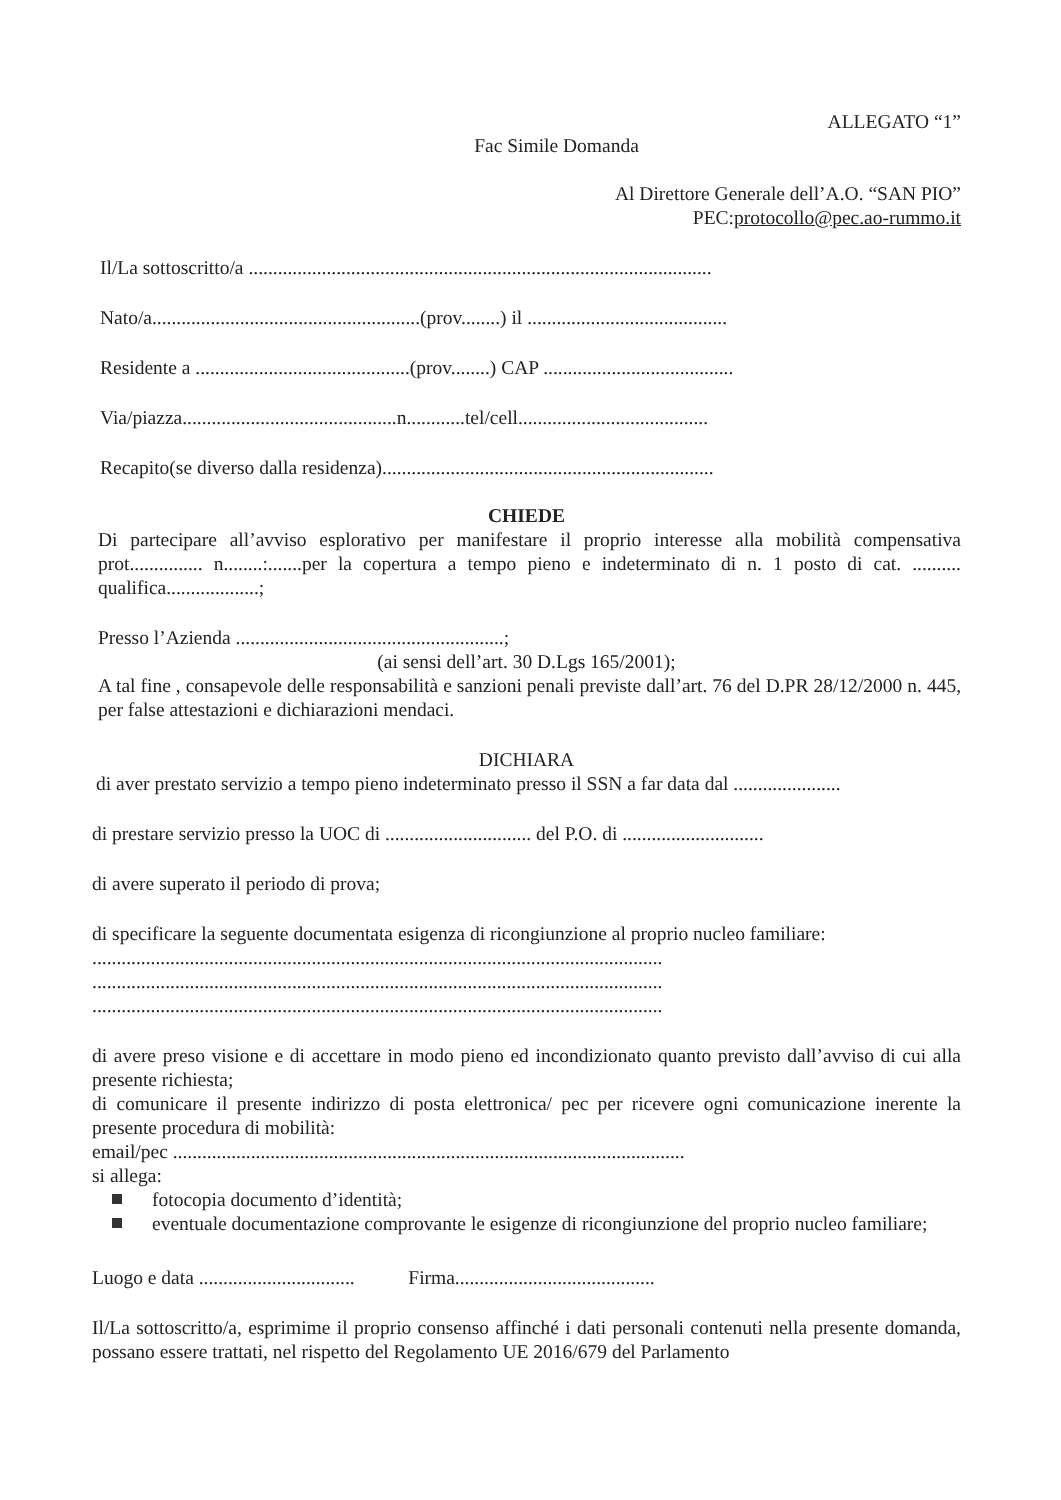ALLEGATO “1”
Fac Simile Domanda
Al Direttore Generale dell’A.O. “SAN PIO”
PEC:protocollo@pec.ao-rummo.it
Il/La sottoscritto/a ...............................................................................................
Nato/a.......................................................(prov........) il .........................................
Residente a ............................................(prov........) CAP .......................................
Via/piazza............................................n............tel/cell.......................................
Recapito(se diverso dalla residenza)....................................................................
CHIEDE
Di partecipare all’avviso esplorativo per manifestare il proprio interesse alla mobilità compensativa prot............... n........:.......per la copertura a tempo pieno e indeterminato di n. 1 posto di cat. .......... qualifica...................;
Presso l’Azienda .......................................................;
(ai sensi dell’art. 30 D.Lgs 165/2001);
A tal fine , consapevole delle responsabilità e sanzioni penali previste dall’art. 76 del D.PR 28/12/2000 n. 445, per false attestazioni e dichiarazioni mendaci.
DICHIARA
di aver prestato servizio a tempo pieno indeterminato presso il SSN a far data dal ......................
di prestare servizio presso la UOC di .............................. del P.O. di .............................
di avere superato il periodo di prova;
di specificare la seguente documentata esigenza di ricongiunzione al proprio nucleo familiare:
.....................................................................................................................
.....................................................................................................................
.....................................................................................................................
di avere preso visione e di accettare in modo pieno ed incondizionato quanto previsto dall’avviso di cui alla presente richiesta;
di comunicare il presente indirizzo di posta elettronica/ pec per ricevere ogni comunicazione inerente la presente procedura di mobilità:
email/pec .........................................................................................................
si allega:
fotocopia documento d’identità;
eventuale documentazione comprovante le esigenze di ricongiunzione del proprio nucleo familiare;
Luogo e data ................................ Firma.........................................
Il/La sottoscritto/a, esprimime il proprio consenso affinché i dati personali contenuti nella presente domanda, possano essere trattati, nel rispetto del Regolamento UE 2016/679 del Parlamento